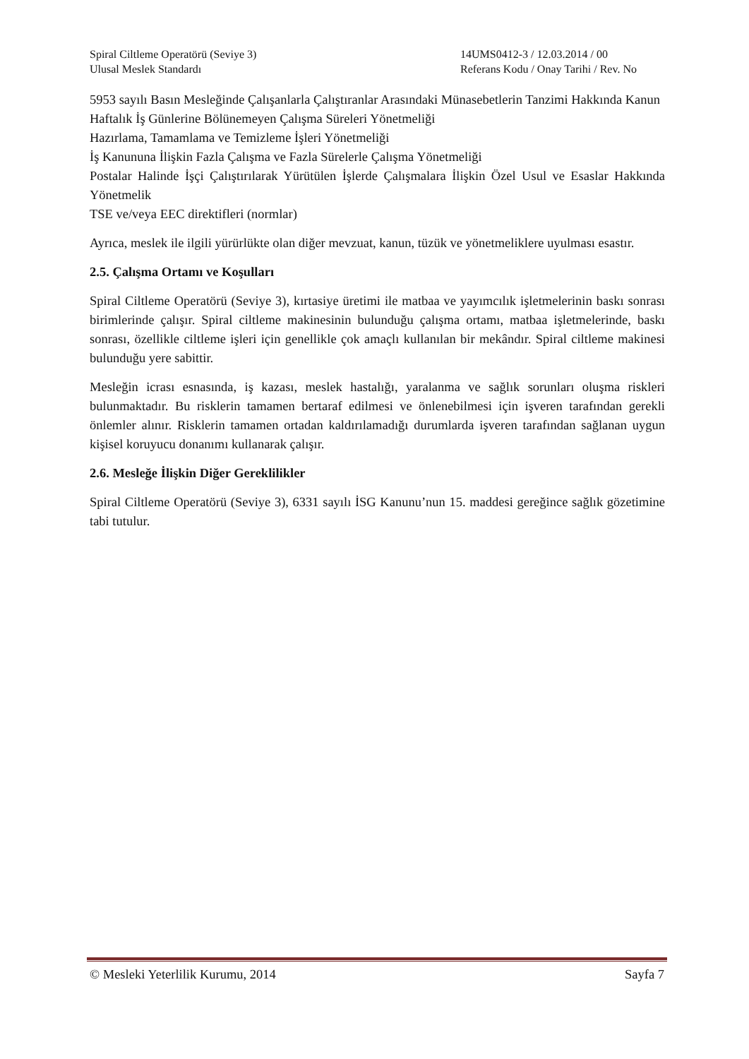Spiral Ciltleme Operatörü (Seviye 3)
Ulusal Meslek Standardı
14UMS0412-3 / 12.03.2014 / 00
Referans Kodu / Onay Tarihi / Rev. No
5953 sayılı Basın Mesleğinde Çalışanlarla Çalıştıranlar Arasındaki Münasebetlerin Tanzimi Hakkında Kanun
Haftalık İş Günlerine Bölünemeyen Çalışma Süreleri Yönetmeliği
Hazırlama, Tamamlama ve Temizleme İşleri Yönetmeliği
İş Kanununa İlişkin Fazla Çalışma ve Fazla Sürelerle Çalışma Yönetmeliği
Postalar Halinde İşçi Çalıştırılarak Yürütülen İşlerde Çalışmalara İlişkin Özel Usul ve Esaslar Hakkında Yönetmelik
TSE ve/veya EEC direktifleri (normlar)
Ayrıca, meslek ile ilgili yürürlükte olan diğer mevzuat, kanun, tüzük ve yönetmeliklere uyulması esastır.
2.5. Çalışma Ortamı ve Koşulları
Spiral Ciltleme Operatörü (Seviye 3), kırtasiye üretimi ile matbaa ve yayımcılık işletmelerinin baskı sonrası birimlerinde çalışır. Spiral ciltleme makinesinin bulunduğu çalışma ortamı, matbaa işletmelerinde, baskı sonrası, özellikle ciltleme işleri için genellikle çok amaçlı kullanılan bir mekândır. Spiral ciltleme makinesi bulunduğu yere sabittir.
Mesleğin icrası esnasında, iş kazası, meslek hastalığı, yaralanma ve sağlık sorunları oluşma riskleri bulunmaktadır. Bu risklerin tamamen bertaraf edilmesi ve önlenebilmesi için işveren tarafından gerekli önlemler alınır. Risklerin tamamen ortadan kaldırılamadığı durumlarda işveren tarafından sağlanan uygun kişisel koruyucu donanımı kullanarak çalışır.
2.6. Mesleğe İlişkin Diğer Gereklilikler
Spiral Ciltleme Operatörü (Seviye 3), 6331 sayılı İSG Kanunu’nun 15. maddesi gereğince sağlık gözetimine tabi tutulur.
© Mesleki Yeterlilik Kurumu, 2014 Sayfa 7